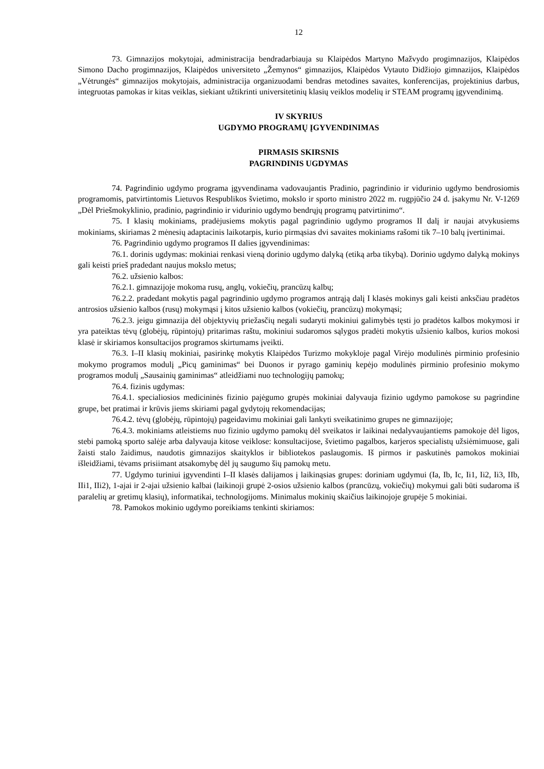12
73. Gimnazijos mokytojai, administracija bendradarbiauja su Klaipėdos Martyno Mažvydo progimnazijos, Klaipėdos Simono Dacho progimnazijos, Klaipėdos universiteto „Žemynos“ gimnazijos, Klaipėdos Vytauto Didžiojo gimnazijos, Klaipėdos „Vėtrungės“ gimnazijos mokytojais, administracija organizuodami bendras metodines savaites, konferencijas, projektinius darbus, integruotas pamokas ir kitas veiklas, siekiant užtikrinti universitetinių klasių veiklos modelių ir STEAM programų įgyvendinimą.
IV SKYRIUS
UGDYMO PROGRAMŲ ĮGYVENDINIMAS
PIRMASIS SKIRSNIS
PAGRINDINIS UGDYMAS
74. Pagrindinio ugdymo programa įgyvendinama vadovaujantis Pradinio, pagrindinio ir vidurinio ugdymo bendrosiomis programomis, patvirtintomis Lietuvos Respublikos švietimo, mokslo ir sporto ministro 2022 m. rugpjūčio 24 d. įsakymu Nr. V-1269 „Dėl Priešmokyklinio, pradinio, pagrindinio ir vidurinio ugdymo bendrųjų programų patvirtinimo“.
75. I klasių mokiniams, pradėjusiems mokytis pagal pagrindinio ugdymo programos II dalį ir naujai atvykusiems mokiniams, skiriamas 2 mėnesių adaptacinis laikotarpis, kurio pirmąsias dvi savaites mokiniams rašomi tik 7–10 balų įvertinimai.
76. Pagrindinio ugdymo programos II dalies įgyvendinimas:
76.1. dorinis ugdymas: mokiniai renkasi vieną dorinio ugdymo dalyką (etiką arba tikybą). Dorinio ugdymo dalyką mokinys gali keisti prieš pradedant naujus mokslo metus;
76.2. užsienio kalbos:
76.2.1. gimnazijoje mokoma rusų, anglų, vokiečių, prancūzų kalbų;
76.2.2. pradedant mokytis pagal pagrindinio ugdymo programos antrąją dalį I klasės mokinys gali keisti anksčiau pradėtos antrosios užsienio kalbos (rusų) mokymąsi į kitos užsienio kalbos (vokiečių, prancūzų) mokymąsi;
76.2.3. jeigu gimnazija dėl objektyvių priežasčių negali sudaryti mokiniui galimybės tęsti jo pradėtos kalbos mokymosi ir yra pateiktas tėvų (globėjų, rūpintojų) pritarimas raštu, mokiniui sudaromos sąlygos pradėti mokytis užsienio kalbos, kurios mokosi klasė ir skiriamos konsultacijos programos skirtumams įveikti.
76.3. I–II klasių mokiniai, pasirinkę mokytis Klaipėdos Turizmo mokykloje pagal Virėjo modulinės pirminio profesinio mokymo programos modulį „Picų gaminimas“ bei Duonos ir pyrago gaminių kepėjo modulinės pirminio profesinio mokymo programos modulį „Sausainių gaminimas“ atleidžiami nuo technologijų pamokų;
76.4. fizinis ugdymas:
76.4.1. specialiosios medicininės fizinio pajėgumo grupės mokiniai dalyvauja fizinio ugdymo pamokose su pagrindine grupe, bet pratimai ir krūvis jiems skiriami pagal gydytojų rekomendacijas;
76.4.2. tėvų (globėjų, rūpintojų) pageidavimu mokiniai gali lankyti sveikatinimo grupes ne gimnazijoje;
76.4.3. mokiniams atleistiems nuo fizinio ugdymo pamokų dėl sveikatos ir laikinai nedalyvaujantiems pamokoje dėl ligos, stebi pamoką sporto salėje arba dalyvauja kitose veiklose: konsultacijose, švietimo pagalbos, karjeros specialistų užsiėmimuose, gali žaisti stalo žaidimus, naudotis gimnazijos skaityklos ir bibliotekos paslaugomis. Iš pirmos ir paskutinės pamokos mokiniai išleidžiami, tėvams prisiimant atsakomybę dėl jų saugumo šių pamokų metu.
77. Ugdymo turiniui įgyvendinti I–II klasės dalijamos į laikinąsias grupes: doriniam ugdymui (Ia, Ib, Ic, Ii1, Ii2, Ii3, IIb, IIi1, IIi2), 1-ajai ir 2-ajai užsienio kalbai (laikinoji grupė 2-osios užsienio kalbos (prancūzų, vokiečių) mokymui gali būti sudaroma iš paralelių ar gretimų klasių), informatikai, technologijoms. Minimalus mokinių skaičius laikinojoje grupėje 5 mokiniai.
78. Pamokos mokinio ugdymo poreikiams tenkinti skiriamos: